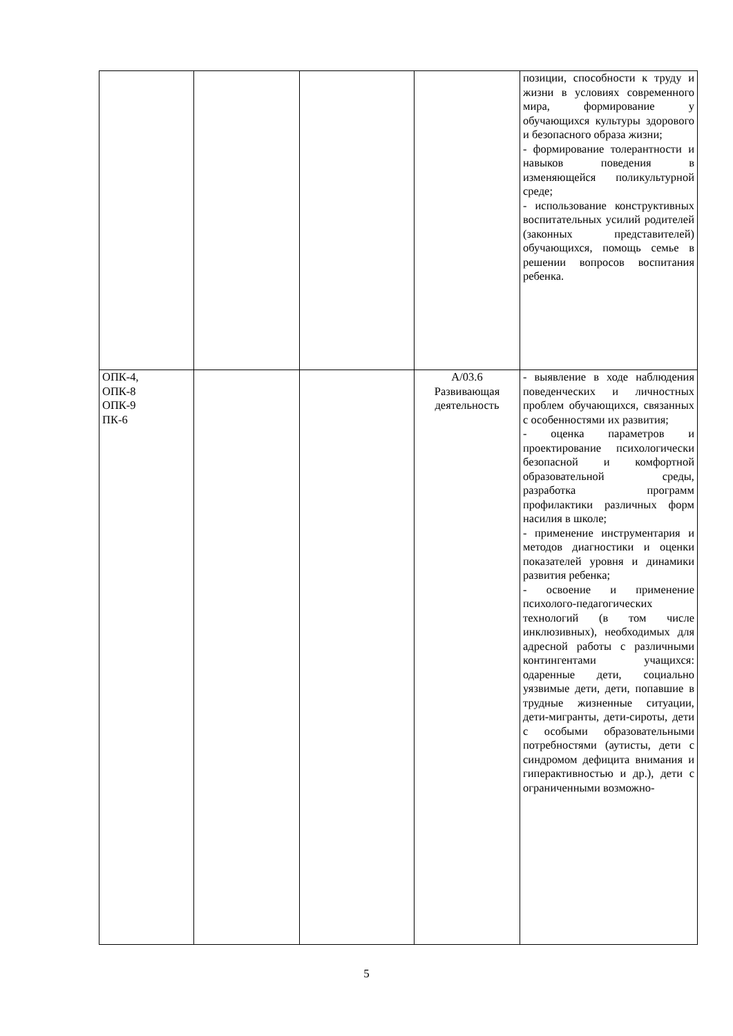| | | | | позиции, способности к труду и жизни в условиях современного мира, формирование у обучающихся культуры здорового и безопасного образа жизни; - формирование толерантности и навыков поведения в изменяющейся поликультурной среде; - использование конструктивных воспитательных усилий родителей (законных представителей) обучающихся, помощь семье в решении вопросов воспитания ребенка. |
| ОПК-4, ОПК-8 ОПК-9 ПК-6 | | | А/03.6 Развивающая деятельность | - выявление в ходе наблюдения поведенческих и личностных проблем обучающихся, связанных с особенностями их развития; - оценка параметров и проектирование психологически безопасной и комфортной образовательной среды, разработка программ профилактики различных форм насилия в школе; - применение инструментария и методов диагностики и оценки показателей уровня и динамики развития ребенка; - освоение и применение психолого-педагогических технологий (в том числе инклюзивных), необходимых для адресной работы с различными контингентами учащихся: одаренные дети, социально уязвимые дети, дети, попавшие в трудные жизненные ситуации, дети-мигранты, дети-сироты, дети с особыми образовательными потребностями (аутисты, дети с синдромом дефицита внимания и гиперактивностью и др.), дети с ограниченными возможно- |
5